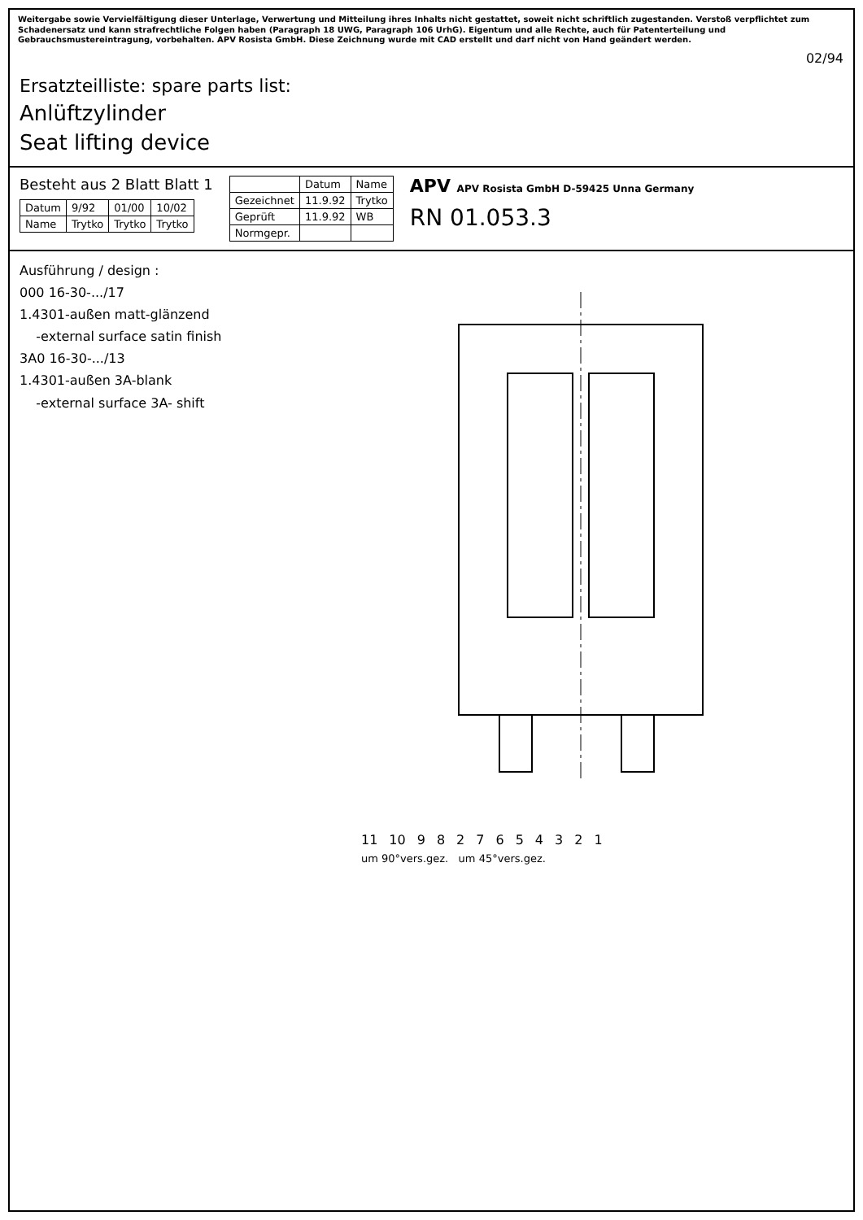Weitergabe sowie Vervielfältigung dieser Unterlage, Verwertung und Mitteilung ihres Inhalts nicht gestattet, soweit nicht schriftlich zugestanden. Verstoß verpflichtet zum Schadenersatz und kann strafrechtliche Folgen haben (Paragraph 18 UWG, Paragraph 106 UrhG). Eigentum und alle Rechte, auch für Patenterteilung und Gebrauchsmustereintragung, vorbehalten. APV Rosista GmbH. Diese Zeichnung wurde mit CAD erstellt und darf nicht von Hand geändert werden.
02/94
Ersatzteilliste: spare parts list:
Anlüftzylinder
Seat lifting device
Besteht aus 2 Blatt Blatt 1
| Datum | 9/92 | 01/00 | 10/02 |
| Name | Trytko | Trytko | Trytko |
| | Datum | Name |
| --- | --- | --- |
| Gezeichnet | 11.9.92 | Trytko |
| Geprüft | 11.9.92 | WB |
| Normgepr. | | |
APV APV Rosista GmbH D-59425 Unna Germany
RN 01.053.3
Ausführung / design :
000 16-30-.../17
1.4301-außen matt-glänzend
-external surface satin finish
3A0 16-30-.../13
1.4301-außen 3A-blank
-external surface 3A- shift
11 10 9 8 2 7 6 5 4 3 2 1
um 90°vers.gez. um 45°vers.gez.